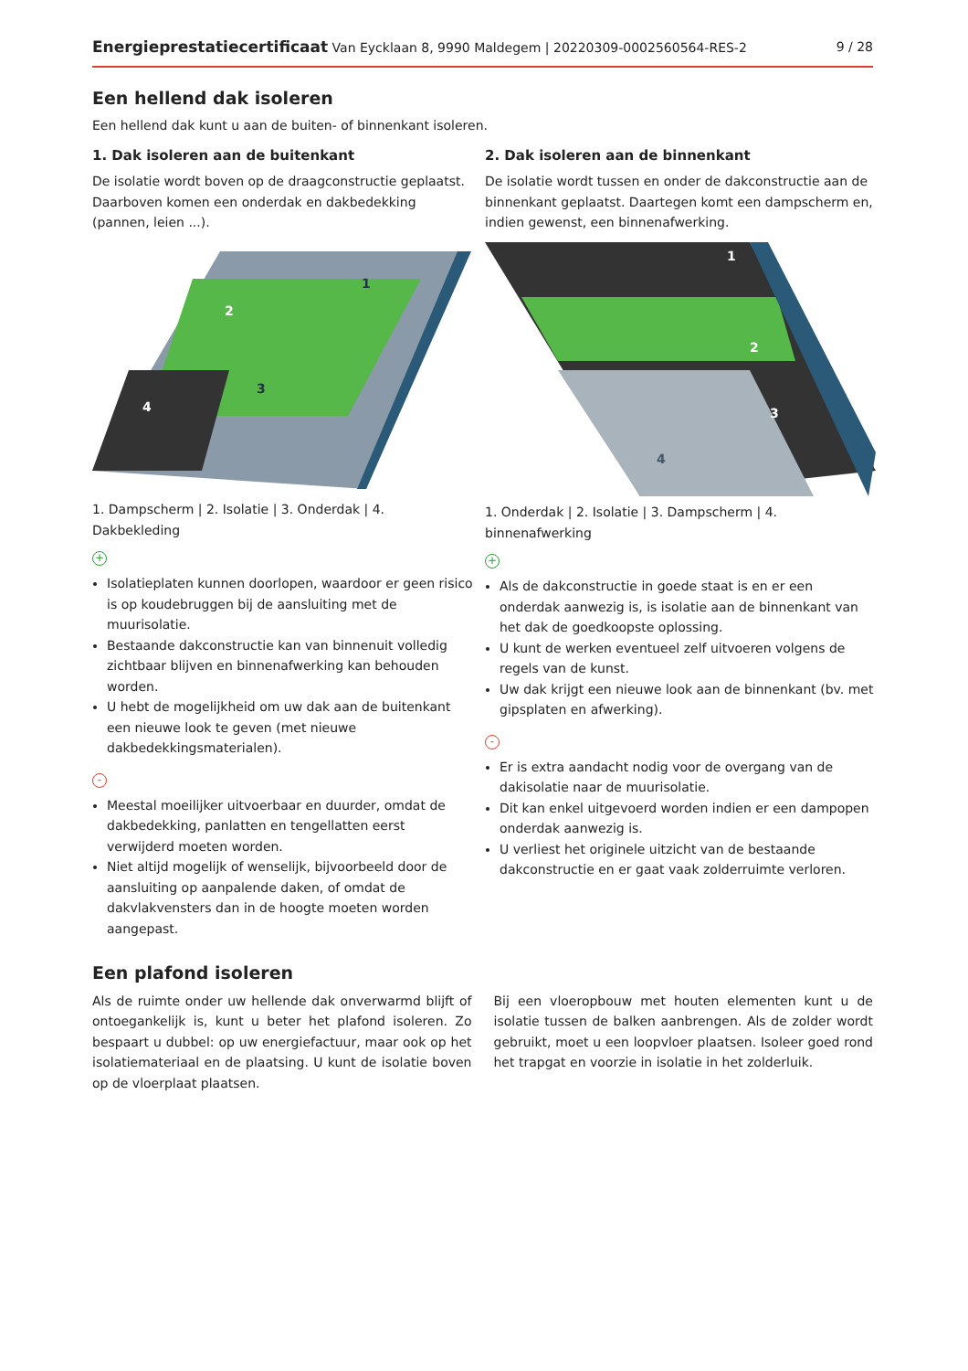Energieprestatiecertificaat Van Eycklaan 8, 9990 Maldegem | 20220309-0002560564-RES-2 9 / 28
Een hellend dak isoleren
Een hellend dak kunt u aan de buiten- of binnenkant isoleren.
1. Dak isoleren aan de buitenkant
De isolatie wordt boven op de draagconstructie geplaatst. Daarboven komen een onderdak en dakbedekking (pannen, leien ...).
2
1
3
4
1. Dampscherm | 2. Isolatie | 3. Onderdak | 4. Dakbekleding
+
Isolatieplaten kunnen doorlopen, waardoor er geen risico is op koudebruggen bij de aansluiting met de muurisolatie.
Bestaande dakconstructie kan van binnenuit volledig zichtbaar blijven en binnenafwerking kan behouden worden.
U hebt de mogelijkheid om uw dak aan de buitenkant een nieuwe look te geven (met nieuwe dakbedekkingsmaterialen).
-
Meestal moeilijker uitvoerbaar en duurder, omdat de dakbedekking, panlatten en tengellatten eerst verwijderd moeten worden.
Niet altijd mogelijk of wenselijk, bijvoorbeeld door de aansluiting op aanpalende daken, of omdat de dakvlakvensters dan in de hoogte moeten worden aangepast.
2. Dak isoleren aan de binnenkant
De isolatie wordt tussen en onder de dakconstructie aan de binnenkant geplaatst. Daartegen komt een dampscherm en, indien gewenst, een binnenafwerking.
1
2
3
4
1. Onderdak | 2. Isolatie | 3. Dampscherm | 4. binnenafwerking
+
Als de dakconstructie in goede staat is en er een onderdak aanwezig is, is isolatie aan de binnenkant van het dak de goedkoopste oplossing.
U kunt de werken eventueel zelf uitvoeren volgens de regels van de kunst.
Uw dak krijgt een nieuwe look aan de binnenkant (bv. met gipsplaten en afwerking).
-
Er is extra aandacht nodig voor de overgang van de dakisolatie naar de muurisolatie.
Dit kan enkel uitgevoerd worden indien er een dampopen onderdak aanwezig is.
U verliest het originele uitzicht van de bestaande dakconstructie en er gaat vaak zolderruimte verloren.
Een plafond isoleren
Als de ruimte onder uw hellende dak onverwarmd blijft of ontoegankelijk is, kunt u beter het plafond isoleren. Zo bespaart u dubbel: op uw energiefactuur, maar ook op het isolatiemateriaal en de plaatsing. U kunt de isolatie boven op de vloerplaat plaatsen.
Bij een vloeropbouw met houten elementen kunt u de isolatie tussen de balken aanbrengen. Als de zolder wordt gebruikt, moet u een loopvloer plaatsen. Isoleer goed rond het trapgat en voorzie in isolatie in het zolderluik.